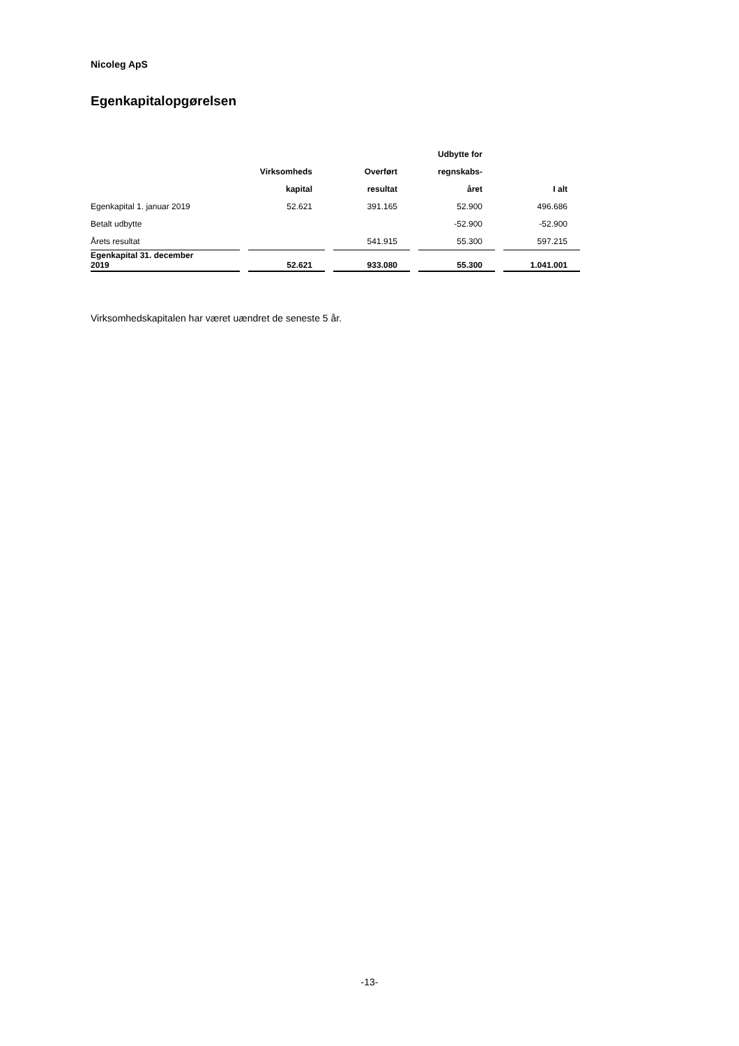Nicoleg ApS
Egenkapitalopgørelsen
| | | | Udbytte for | |
| --- | --- | --- | --- | --- |
| | Virksomheds | Overført | regnskabs- | |
| | kapital | resultat | året | I alt |
| Egenkapital 1. januar 2019 | 52.621 | 391.165 | 52.900 | 496.686 |
| Betalt udbytte | | | -52.900 | -52.900 |
| Årets resultat | | 541.915 | 55.300 | 597.215 |
| Egenkapital 31. december 2019 | 52.621 | 933.080 | 55.300 | 1.041.001 |
Virksomhedskapitalen har været uændret de seneste 5 år.
-13-